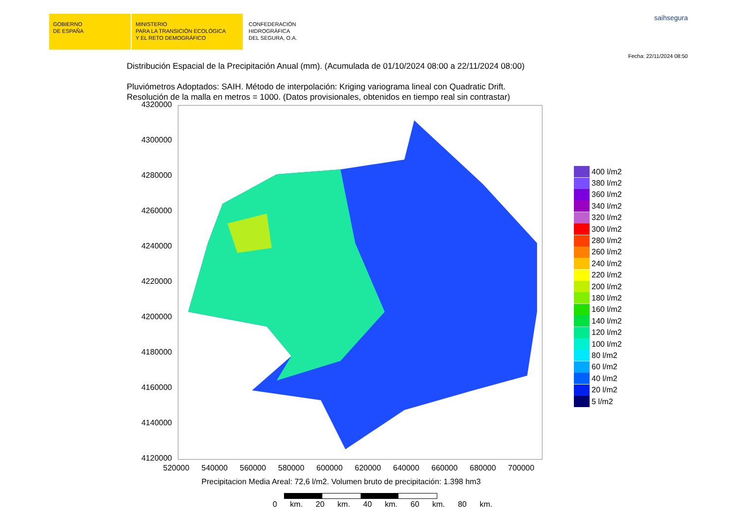GOBIERNO
DE ESPAÑA
MINISTERIO
PARA LA TRANSICIÓN ECOLÓGICA
Y EL RETO DEMOGRÁFICO
CONFEDERACIÓN
HIDROGRÁFICA
DEL SEGURA, O.A.
saihsegura
Fecha: 22/11/2024 08:50
Distribución Espacial de la Precipitación Anual (mm). (Acumulada de 01/10/2024 08:00 a 22/11/2024 08:00)
Pluviómetros Adoptados: SAIH. Método de interpolación: Kriging variograma lineal con Quadratic Drift.
Resolución de la malla en metros = 1000. (Datos provisionales, obtenidos en tiempo real sin contrastar)
4320000
4300000
4280000
4260000
4240000
4220000
4200000
4180000
4160000
4140000
4120000
520000 540000 560000 580000 600000 620000 640000 660000 680000 700000
400 l/m2
380 l/m2
360 l/m2
340 l/m2
320 l/m2
300 l/m2
280 l/m2
260 l/m2
240 l/m2
220 l/m2
200 l/m2
180 l/m2
160 l/m2
140 l/m2
120 l/m2
100 l/m2
80 l/m2
60 l/m2
40 l/m2
20 l/m2
5 l/m2
Precipitacion Media Areal: 72,6 l/m2. Volumen bruto de precipitación: 1.398 hm3
0 km. 20 km. 40 km. 60 km. 80 km.